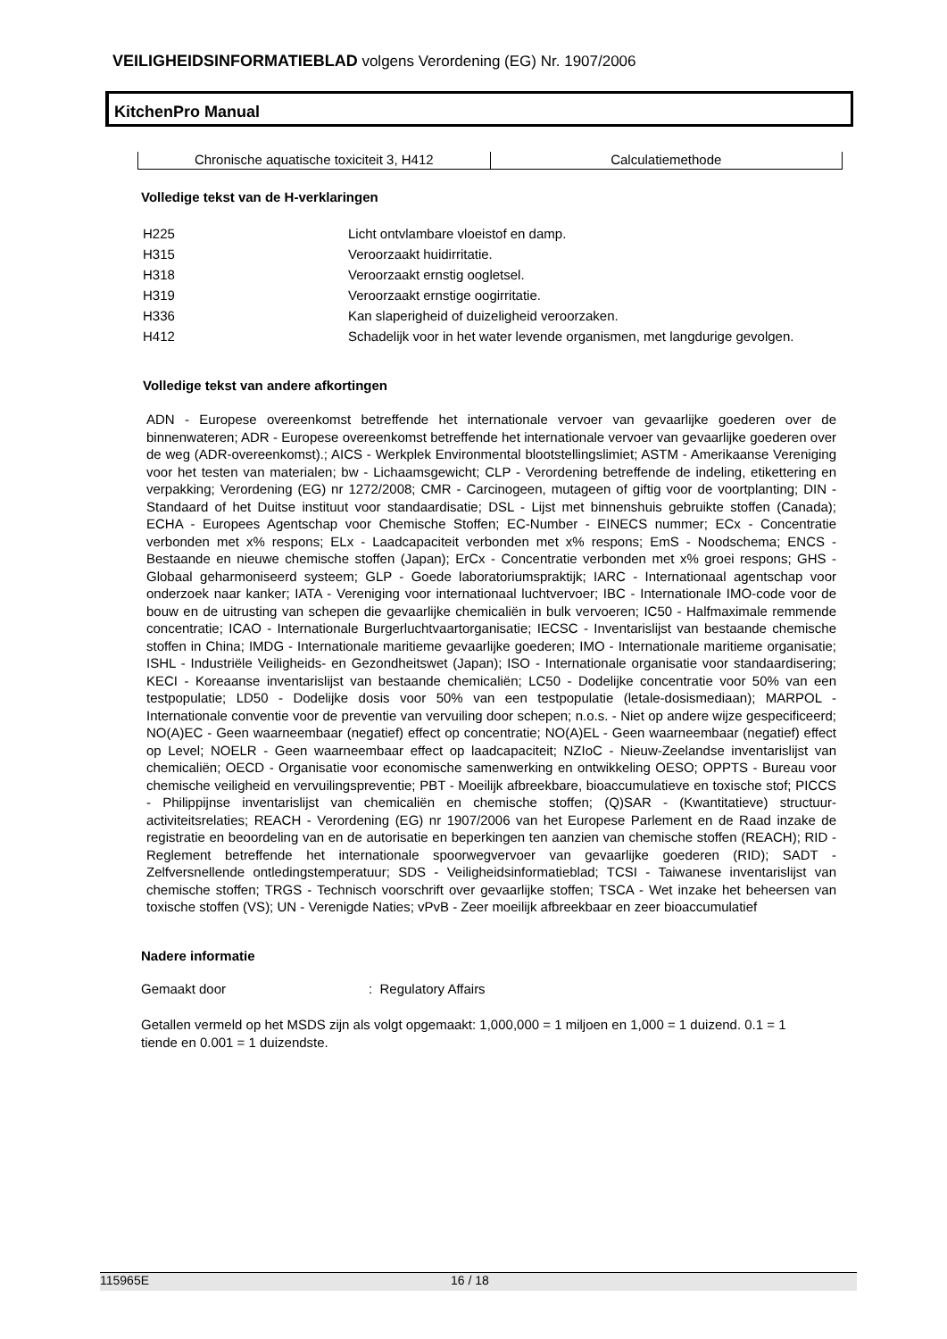VEILIGHEIDSINFORMATIEBLAD volgens Verordening (EG) Nr. 1907/2006
KitchenPro Manual
| Chronische aquatische toxiciteit 3, H412 | Calculatiemethode |
Volledige tekst van de H-verklaringen
| H225 | Licht ontvlambare vloeistof en damp. |
| H315 | Veroorzaakt huidirritatie. |
| H318 | Veroorzaakt ernstig oogletsel. |
| H319 | Veroorzaakt ernstige oogirritatie. |
| H336 | Kan slaperigheid of duizeligheid veroorzaken. |
| H412 | Schadelijk voor in het water levende organismen, met langdurige gevolgen. |
Volledige tekst van andere afkortingen
ADN - Europese overeenkomst betreffende het internationale vervoer van gevaarlijke goederen over de binnenwateren; ADR - Europese overeenkomst betreffende het internationale vervoer van gevaarlijke goederen over de weg (ADR-overeenkomst).; AICS - Werkplek Environmental blootstellingslimiet; ASTM - Amerikaanse Vereniging voor het testen van materialen; bw - Lichaamsgewicht; CLP - Verordening betreffende de indeling, etikettering en verpakking; Verordening (EG) nr 1272/2008; CMR - Carcinogeen, mutageen of giftig voor de voortplanting; DIN - Standaard of het Duitse instituut voor standaardisatie; DSL - Lijst met binnenshuis gebruikte stoffen (Canada); ECHA - Europees Agentschap voor Chemische Stoffen; EC-Number - EINECS nummer; ECx - Concentratie verbonden met x% respons; ELx - Laadcapaciteit verbonden met x% respons; EmS - Noodschema; ENCS - Bestaande en nieuwe chemische stoffen (Japan); ErCx - Concentratie verbonden met x% groei respons; GHS - Globaal geharmoniseerd systeem; GLP - Goede laboratoriumspraktijk; IARC - Internationaal agentschap voor onderzoek naar kanker; IATA - Vereniging voor internationaal luchtvervoer; IBC - Internationale IMO-code voor de bouw en de uitrusting van schepen die gevaarlijke chemicaliën in bulk vervoeren; IC50 - Halfmaximale remmende concentratie; ICAO - Internationale Burgerluchtvaartorganisatie; IECSC - Inventarislijst van bestaande chemische stoffen in China; IMDG - Internationale maritieme gevaarlijke goederen; IMO - Internationale maritieme organisatie; ISHL - Industriële Veiligheids- en Gezondheitswet (Japan); ISO - Internationale organisatie voor standaardisering; KECI - Koreaanse inventarislijst van bestaande chemicaliën; LC50 - Dodelijke concentratie voor 50% van een testpopulatie; LD50 - Dodelijke dosis voor 50% van een testpopulatie (letale-dosismediaan); MARPOL - Internationale conventie voor de preventie van vervuiling door schepen; n.o.s. - Niet op andere wijze gespecificeerd; NO(A)EC - Geen waarneembaar (negatief) effect op concentratie; NO(A)EL - Geen waarneembaar (negatief) effect op Level; NOELR - Geen waarneembaar effect op laadcapaciteit; NZIoC - Nieuw-Zeelandse inventarislijst van chemicaliën; OECD - Organisatie voor economische samenwerking en ontwikkeling OESO; OPPTS - Bureau voor chemische veiligheid en vervuilingspreventie; PBT - Moeilijk afbreekbare, bioaccumulatieve en toxische stof; PICCS - Philippijnse inventarislijst van chemicaliën en chemische stoffen; (Q)SAR - (Kwantitatieve) structuur-activiteitsrelaties; REACH - Verordening (EG) nr 1907/2006 van het Europese Parlement en de Raad inzake de registratie en beoordeling van en de autorisatie en beperkingen ten aanzien van chemische stoffen (REACH); RID - Reglement betreffende het internationale spoorwegvervoer van gevaarlijke goederen (RID); SADT - Zelfversnellende ontledingstemperatuur; SDS - Veiligheidsinformatieblad; TCSI - Taiwanese inventarislijst van chemische stoffen; TRGS - Technisch voorschrift over gevaarlijke stoffen; TSCA - Wet inzake het beheersen van toxische stoffen (VS); UN - Verenigde Naties; vPvB - Zeer moeilijk afbreekbaar en zeer bioaccumulatief
Nadere informatie
Gemaakt door: Regulatory Affairs
Getallen vermeld op het MSDS zijn als volgt opgemaakt: 1,000,000 = 1 miljoen en 1,000 = 1 duizend. 0.1 = 1 tiende en 0.001 = 1 duizendste.
115965E 16 / 18